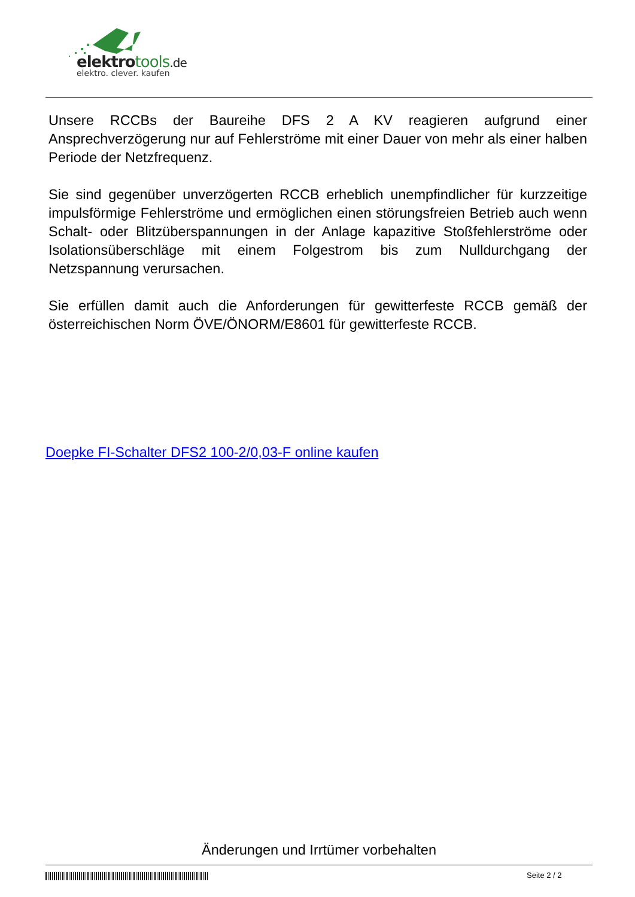elektrotools.de
elektro. clever. kaufen
Unsere RCCBs der Baureihe DFS 2 A KV reagieren aufgrund einer Ansprechverzögerung nur auf Fehlerströme mit einer Dauer von mehr als einer halben Periode der Netzfrequenz.
Sie sind gegenüber unverzögerten RCCB erheblich unempfindlicher für kurzzeitige impulsförmige Fehlerströme und ermöglichen einen störungsfreien Betrieb auch wenn Schalt- oder Blitzüberspannungen in der Anlage kapazitive Stoßfehlerströme oder Isolationsüberschläge mit einem Folgestrom bis zum Nulldurchgang der Netzspannung verursachen.
Sie erfüllen damit auch die Anforderungen für gewitterfeste RCCB gemäß der österreichischen Norm ÖVE/ÖNORM/E8601 für gewitterfeste RCCB.
Doepke FI-Schalter DFS2 100-2/0,03-F online kaufen
Änderungen und Irrtümer vorbehalten
Seite 2 / 2